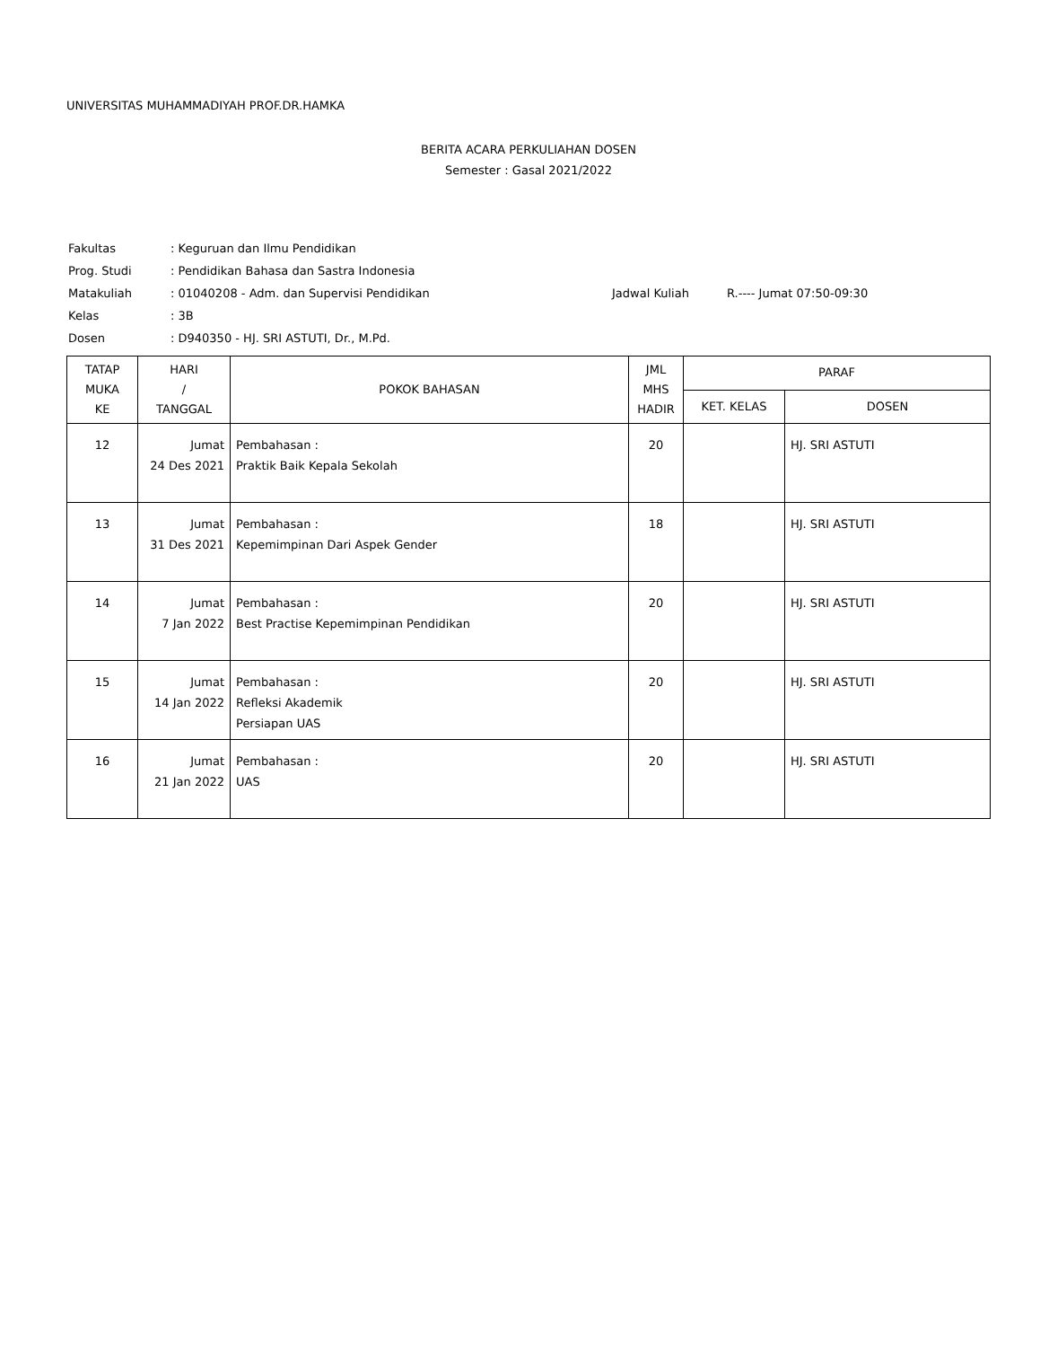UNIVERSITAS MUHAMMADIYAH PROF.DR.HAMKA
BERITA ACARA PERKULIAHAN DOSEN
Semester : Gasal 2021/2022
| Fakultas | : Keguruan dan Ilmu Pendidikan | | |
| Prog. Studi | : Pendidikan Bahasa dan Sastra Indonesia | | |
| Matakuliah | : 01040208 - Adm. dan Supervisi Pendidikan | Jadwal Kuliah | R.---- Jumat 07:50-09:30 |
| Kelas | : 3B | | |
| Dosen | : D940350 - HJ. SRI ASTUTI, Dr., M.Pd. | | |
| TATAP MUKA KE | HARI / TANGGAL | POKOK BAHASAN | JML MHS HADIR | PARAF | |
| --- | --- | --- | --- | --- | --- |
| | | | | KET. KELAS | DOSEN |
| 12 | Jumat 24 Des 2021 | Pembahasan : Praktik Baik Kepala Sekolah | 20 | | HJ. SRI ASTUTI |
| 13 | Jumat 31 Des 2021 | Pembahasan : Kepemimpinan Dari Aspek Gender | 18 | | HJ. SRI ASTUTI |
| 14 | Jumat 7 Jan 2022 | Pembahasan : Best Practise Kepemimpinan Pendidikan | 20 | | HJ. SRI ASTUTI |
| 15 | Jumat 14 Jan 2022 | Pembahasan : Refleksi Akademik Persiapan UAS | 20 | | HJ. SRI ASTUTI |
| 16 | Jumat 21 Jan 2022 | Pembahasan : UAS | 20 | | HJ. SRI ASTUTI |